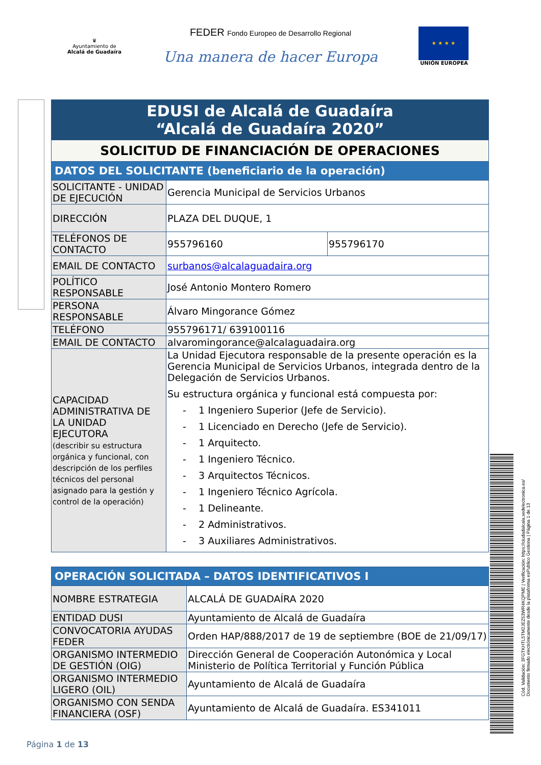♛
Ayuntamiento de
Alcalá de Guadaíra
FEDER Fondo Europeo de Desarrollo Regional
Una manera de hacer Europa
★ ★ ★ ★
UNIÓN EUROPEA
| EDUSI de Alcalá de Guadaíra “Alcalá de Guadaíra 2020” | | |
| SOLICITUD DE FINANCIACIÓN DE OPERACIONES | | |
| DATOS DEL SOLICITANTE (beneficiario de la operación) | | |
| SOLICITANTE - UNIDAD DE EJECUCIÓN | Gerencia Municipal de Servicios Urbanos | |
| DIRECCIÓN | PLAZA DEL DUQUE, 1 | |
| TELÉFONOS DE CONTACTO | 955796160 | 955796170 |
| EMAIL DE CONTACTO | surbanos@alcalaguadaira.org | |
| POLÍTICO RESPONSABLE | José Antonio Montero Romero | |
| PERSONA RESPONSABLE | Álvaro Mingorance Gómez | |
| TELÉFONO | 955796171/ 639100116 | |
| EMAIL DE CONTACTO | alvaromingorance@alcalaguadaira.org | |
| CAPACIDAD ADMINISTRATIVA DE LA UNIDAD EJECUTORA (describir su estructura orgánica y funcional, con descripción de los perfiles técnicos del personal asignado para la gestión y control de la operación) | La Unidad Ejecutora responsable de la presente operación es la Gerencia Municipal de Servicios Urbanos, integrada dentro de la Delegación de Servicios Urbanos. Su estructura orgánica y funcional está compuesta por: - 1 Ingeniero Superior (Jefe de Servicio). - 1 Licenciado en Derecho (Jefe de Servicio). - 1 Arquitecto. - 1 Ingeniero Técnico. - 3 Arquitectos Técnicos. - 1 Ingeniero Técnico Agrícola. - 1 Delineante. - 2 Administrativos. - 3 Auxiliares Administrativos. | |
| OPERACIÓN SOLICITADA – DATOS IDENTIFICATIVOS I | |
| NOMBRE ESTRATEGIA | ALCALÁ DE GUADAÍRA 2020 |
| ENTIDAD DUSI | Ayuntamiento de Alcalá de Guadaíra |
| CONVOCATORIA AYUDAS FEDER | Orden HAP/888/2017 de 19 de septiembre (BOE de 21/09/17) |
| ORGANISMO INTERMEDIO DE GESTIÓN (OIG) | Dirección General de Cooperación Autonómica y Local Ministerio de Política Territorial y Función Pública |
| ORGANISMO INTERMEDIO LIGERO (OIL) | Ayuntamiento de Alcalá de Guadaíra |
| ORGANISMO CON SENDA FINANCIERA (OSF) | Ayuntamiento de Alcalá de Guadaíra. ES341011 |
Cód. Validación: 3FGTKHTL5TM2JEZ53WR4KQPME | Verificación: https://ciudadalcala.sedelectronica.es/
Documento firmado electrónicamente desde la plataforma esPublico Gestiona | Página 1 de 13
Página 1 de 13